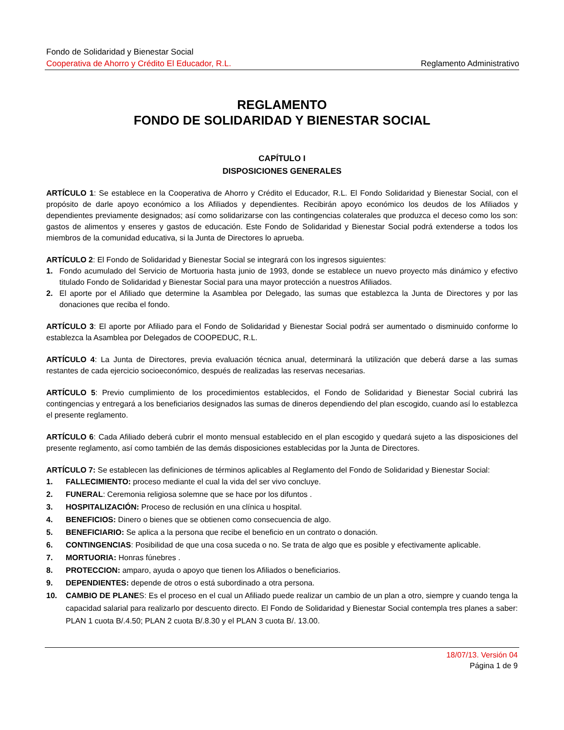Fondo de Solidaridad y Bienestar Social
Cooperativa de Ahorro y Crédito El Educador, R.L. Reglamento Administrativo
REGLAMENTO
FONDO DE SOLIDARIDAD Y BIENESTAR SOCIAL
CAPÍTULO I
DISPOSICIONES GENERALES
ARTÍCULO 1: Se establece en la Cooperativa de Ahorro y Crédito el Educador, R.L. El Fondo Solidaridad y Bienestar Social, con el propósito de darle apoyo económico a los Afiliados y dependientes. Recibirán apoyo económico los deudos de los Afiliados y dependientes previamente designados; así como solidarizarse con las contingencias colaterales que produzca el deceso como los son: gastos de alimentos y enseres y gastos de educación. Este Fondo de Solidaridad y Bienestar Social podrá extenderse a todos los miembros de la comunidad educativa, si la Junta de Directores lo aprueba.
ARTÍCULO 2: El Fondo de Solidaridad y Bienestar Social se integrará con los ingresos siguientes:
1. Fondo acumulado del Servicio de Mortuoria hasta junio de 1993, donde se establece un nuevo proyecto más dinámico y efectivo titulado Fondo de Solidaridad y Bienestar Social para una mayor protección a nuestros Afiliados.
2. El aporte por el Afiliado que determine la Asamblea por Delegado, las sumas que establezca la Junta de Directores y por las donaciones que reciba el fondo.
ARTÍCULO 3: El aporte por Afiliado para el Fondo de Solidaridad y Bienestar Social podrá ser aumentado o disminuido conforme lo establezca la Asamblea por Delegados de COOPEDUC, R.L.
ARTÍCULO 4: La Junta de Directores, previa evaluación técnica anual, determinará la utilización que deberá darse a las sumas restantes de cada ejercicio socioeconómico, después de realizadas las reservas necesarias.
ARTÍCULO 5: Previo cumplimiento de los procedimientos establecidos, el Fondo de Solidaridad y Bienestar Social cubrirá las contingencias y entregará a los beneficiarios designados las sumas de dineros dependiendo del plan escogido, cuando así lo establezca el presente reglamento.
ARTÍCULO 6: Cada Afiliado deberá cubrir el monto mensual establecido en el plan escogido y quedará sujeto a las disposiciones del presente reglamento, así como también de las demás disposiciones establecidas por la Junta de Directores.
ARTÍCULO 7: Se establecen las definiciones de términos aplicables al Reglamento del Fondo de Solidaridad y Bienestar Social:
1. FALLECIMIENTO: proceso mediante el cual la vida del ser vivo concluye.
2. FUNERAL: Ceremonia religiosa solemne que se hace por los difuntos .
3. HOSPITALIZACIÓN: Proceso de reclusión en una clínica u hospital.
4. BENEFICIOS: Dinero o bienes que se obtienen como consecuencia de algo.
5. BENEFICIARIO: Se aplica a la persona que recibe el beneficio en un contrato o donación.
6. CONTINGENCIAS: Posibilidad de que una cosa suceda o no. Se trata de algo que es posible y efectivamente aplicable.
7. MORTUORIA: Honras fúnebres .
8. PROTECCION: amparo, ayuda o apoyo que tienen los Afiliados o beneficiarios.
9. DEPENDIENTES: depende de otros o está subordinado a otra persona.
10. CAMBIO DE PLANES: Es el proceso en el cual un Afiliado puede realizar un cambio de un plan a otro, siempre y cuando tenga la capacidad salarial para realizarlo por descuento directo. El Fondo de Solidaridad y Bienestar Social contempla tres planes a saber: PLAN 1 cuota B/.4.50; PLAN 2 cuota B/.8.30 y el PLAN 3 cuota B/. 13.00.
18/07/13. Versión 04
Página 1 de 9